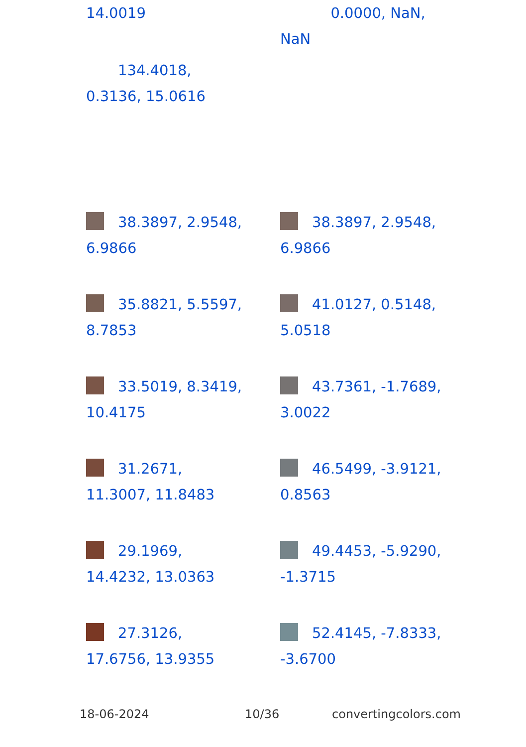14.0019 0.0000, NaN, NaN
134.4018, 0.3136, 15.0616
38.3897, 2.9548, 6.9866
38.3897, 2.9548, 6.9866
35.8821, 5.5597, 8.7853
41.0127, 0.5148, 5.0518
33.5019, 8.3419, 10.4175
43.7361, -1.7689, 3.0022
31.2671, 11.3007, 11.8483
46.5499, -3.9121, 0.8563
29.1969, 14.4232, 13.0363
49.4453, -5.9290, -1.3715
27.3126, 17.6756, 13.9355
52.4145, -7.8333, -3.6700
18-06-2024 10/36 convertingcolors.com